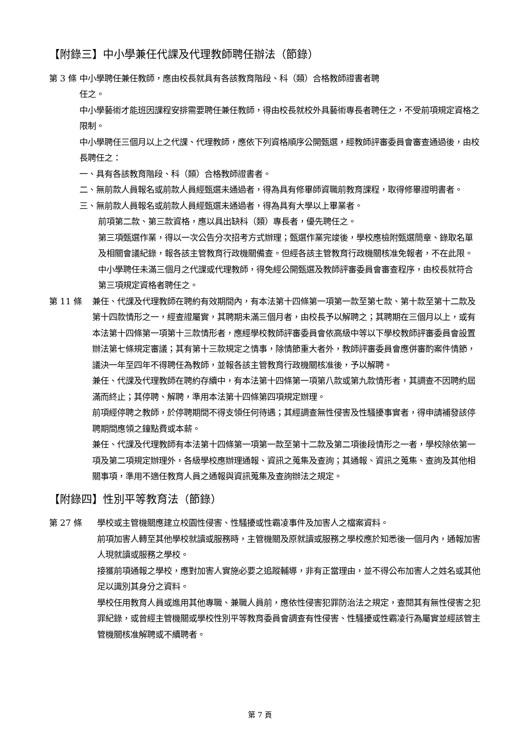【附錄三】中小學兼任代課及代理教師聘任辦法（節錄）
第 3 條 中小學聘任兼任教師，應由校長就具有各該教育階段、科（類）合格教師證書者聘
任之。
中小學藝術才能班因課程安排需要聘任兼任教師，得由校長就校外具藝術專長者聘任之，不受前項規定資格之限制。
中小學聘任三個月以上之代課、代理教師，應依下列資格順序公開甄選，經教師評審委員會審查通過後，由校長聘任之：
一、具有各該教育階段、科（類）合格教師證書者。
二、無前款人員報名或前款人員經甄選未通過者，得為具有修畢師資職前教育課程，取得修畢證明書者。
三、無前款人員報名或前款人員經甄選未通過者，得為具有大學以上畢業者。
前項第二款、第三款資格，應以具出缺科（類）專長者，優先聘任之。
第三項甄選作業，得以一次公告分次招考方式辦理；甄選作業完竣後，學校應檢附甄選簡章、錄取名單及相關會議紀錄，報各該主管教育行政機關備查。但經各該主管教育行政機關核准免報者，不在此限。
中小學聘任未滿三個月之代課或代理教師，得免經公開甄選及教師評審委員會審查程序，由校長就符合第三項規定資格者聘任之。
第 11 條 兼任、代課及代理教師在聘約有效期間內，有本法第十四條第一項第一款至第七款、第十款至第十二款及第十四款情形之一，經查證屬實，其聘期未滿三個月者，由校長予以解聘之；其聘期在三個月以上，或有本法第十四條第一項第十三款情形者，應經學校教師評審委員會依高級中等以下學校教師評審委員會設置辦法第七條規定審議；其有第十三款規定之情事，除情節重大者外，教師評審委員會應併審酌案件情節，議決一年至四年不得聘任為教師，並報各該主管教育行政機關核准後，予以解聘。
兼任、代課及代理教師在聘約存續中，有本法第十四條第一項第八款或第九款情形者，其調查不因聘約屆滿而終止；其停聘、解聘，準用本法第十四條第四項規定辦理。
前項經停聘之教師，於停聘期間不得支領任何待遇；其經調查無性侵害及性騷擾事實者，得申請補發該停聘期間應領之鐘點費或本薪。
兼任、代課及代理教師有本法第十四條第一項第一款至第十二款及第二項後段情形之一者，學校除依第一項及第二項規定辦理外，各級學校應辦理通報、資訊之蒐集及查詢；其通報、資訊之蒐集、查詢及其他相關事項，準用不適任教育人員之通報與資訊蒐集及查詢辦法之規定。
【附錄四】性別平等教育法（節錄）
第 27 條 學校或主管機關應建立校園性侵害、性騷擾或性霸凌事件及加害人之檔案資料。
前項加害人轉至其他學校就讀或服務時，主管機關及原就讀或服務之學校應於知悉後一個月內，通報加害人現就讀或服務之學校。
接獲前項通報之學校，應對加害人實施必要之追蹤輔導，非有正當理由，並不得公布加害人之姓名或其他足以識別其身分之資料。
學校任用教育人員或進用其他專職、兼職人員前，應依性侵害犯罪防治法之規定，查閱其有無性侵害之犯罪紀錄，或曾經主管機關或學校性別平等教育委員會調查有性侵害、性騷擾或性霸凌行為屬實並經該管主管機關核准解聘或不續聘者。
第 7 頁